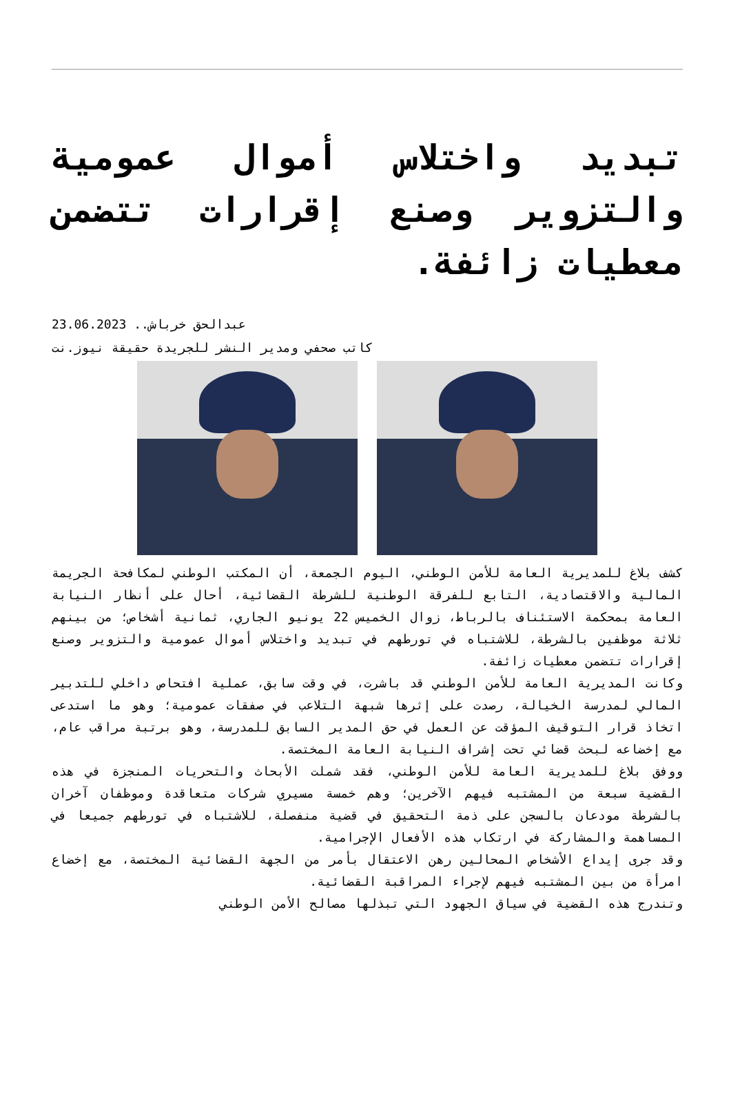تبديد واختلاس أموال عمومية والتزوير وصنع إقرارات تتضمن معطيات زائفة.
عبدالحق خرباش.. 23.06.2023
كاتب صحفي ومدير النشر للجريدة حقيقة نيوز.نت
كشف بلاغ للمديرية العامة للأمن الوطني، اليوم الجمعة، أن المكتب الوطني لمكافحة الجريمة المالية والاقتصادية، التابع للفرقة الوطنية للشرطة القضائية، أحال على أنظار النيابة العامة بمحكمة الاستئناف بالرباط، زوال الخميس 22 يونيو الجاري، ثمانية أشخاص؛ من بينهم ثلاثة موظفين بالشرطة، للاشتباه في تورطهم في تبديد واختلاس أموال عمومية والتزوير وصنع إقرارات تتضمن معطيات زائفة.
وكانت المديرية العامة للأمن الوطني قد باشرت، في وقت سابق، عملية افتحاص داخلي للتدبير المالي لمدرسة الخيالة، رصدت على إثرها شبهة التلاعب في صفقات عمومية؛ وهو ما استدعى اتخاذ قرار التوقيف المؤقت عن العمل في حق المدير السابق للمدرسة، وهو برتبة مراقب عام، مع إخضاعه لبحث قضائي تحت إشراف النيابة العامة المختصة.
ووفق بلاغ للمديرية العامة للأمن الوطني، فقد شملت الأبحاث والتحريات المنجزة في هذه القضية سبعة من المشتبه فيهم الآخرين؛ وهم خمسة مسيري شركات متعاقدة وموظفان آخران بالشرطة مودعان بالسجن على ذمة التحقيق في قضية منفصلة، للاشتباه في تورطهم جميعا في المساهمة والمشاركة في ارتكاب هذه الأفعال الإجرامية.
وقد جرى إيداع الأشخاص المحالين رهن الاعتقال بأمر من الجهة القضائية المختصة، مع إخضاع امرأة من بين المشتبه فيهم لإجراء المراقبة القضائية.
وتندرج هذه القضية في سياق الجهود التي تبذلها مصالح الأمن الوطني